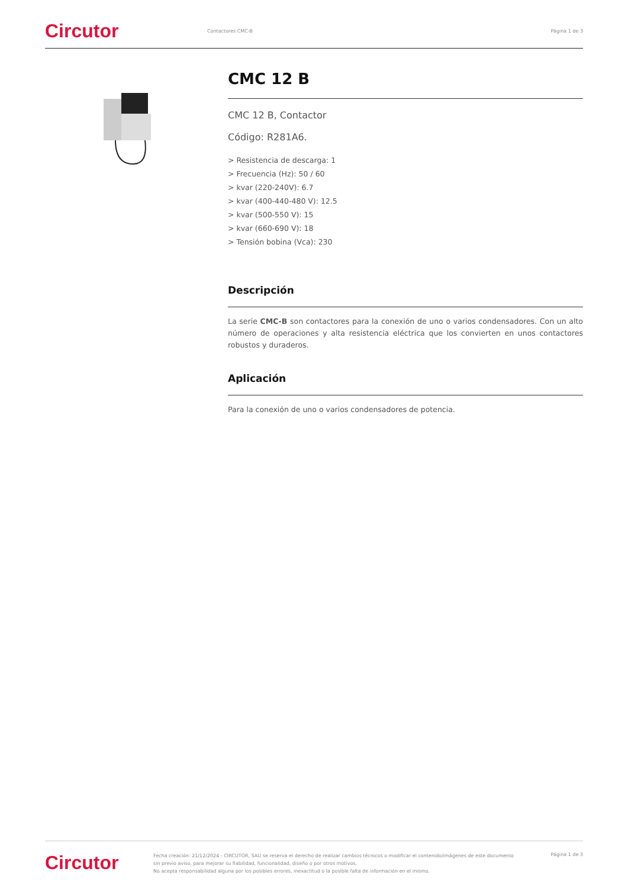Circutor
Contactores CMC-B Página 1 de 3
CMC 12 B
CMC 12 B, Contactor
Código: R281A6.
> Resistencia de descarga: 1
> Frecuencia (Hz): 50 / 60
> kvar (220-240V): 6.7
> kvar (400-440-480 V): 12.5
> kvar (500-550 V): 15
> kvar (660-690 V): 18
> Tensión bobina (Vca): 230
Descripción
La serie CMC-B son contactores para la conexión de uno o varios condensadores. Con un alto número de operaciones y alta resistencia eléctrica que los convierten en unos contactores robustos y duraderos.
Aplicación
Para la conexión de uno o varios condensadores de potencia.
Circutor
Fecha creación: 21/12/2024 - CIRCUTOR, SAU se reserva el derecho de realizar cambios técnicos o modificar el contenido/imágenes de este documento sin previo aviso, para mejorar su fiabilidad, funcionalidad, diseño o por otros motivos.
No acepta responsabilidad alguna por los posibles errores, inexactitud o la posible falta de información en el mismo.
Página 1 de 3